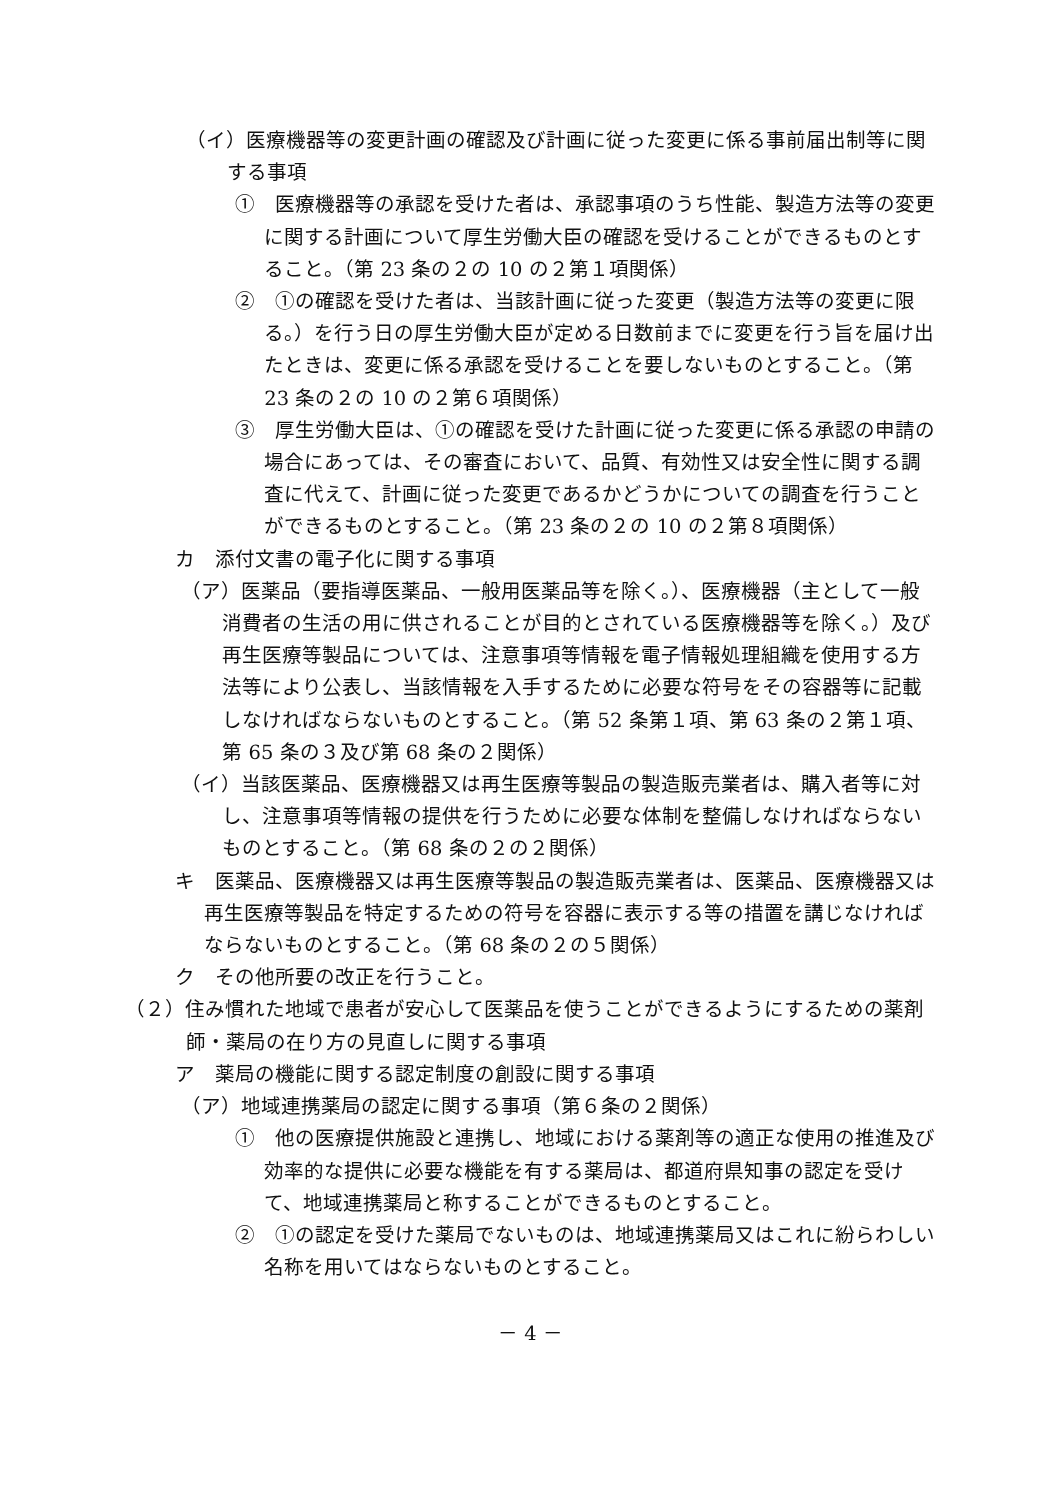（イ）医療機器等の変更計画の確認及び計画に従った変更に係る事前届出制等に関する事項
①　医療機器等の承認を受けた者は、承認事項のうち性能、製造方法等の変更に関する計画について厚生労働大臣の確認を受けることができるものとすること。（第 23 条の２の 10 の２第１項関係）
②　①の確認を受けた者は、当該計画に従った変更（製造方法等の変更に限る。）を行う日の厚生労働大臣が定める日数前までに変更を行う旨を届け出たときは、変更に係る承認を受けることを要しないものとすること。（第 23 条の２の 10 の２第６項関係）
③　厚生労働大臣は、①の確認を受けた計画に従った変更に係る承認の申請の場合にあっては、その審査において、品質、有効性又は安全性に関する調査に代えて、計画に従った変更であるかどうかについての調査を行うことができるものとすること。（第 23 条の２の 10 の２第８項関係）
カ　添付文書の電子化に関する事項
（ア）医薬品（要指導医薬品、一般用医薬品等を除く。）、医療機器（主として一般消費者の生活の用に供されることが目的とされている医療機器等を除く。）及び再生医療等製品については、注意事項等情報を電子情報処理組織を使用する方法等により公表し、当該情報を入手するために必要な符号をその容器等に記載しなければならないものとすること。（第 52 条第１項、第 63 条の２第１項、第 65 条の３及び第 68 条の２関係）
（イ）当該医薬品、医療機器又は再生医療等製品の製造販売業者は、購入者等に対し、注意事項等情報の提供を行うために必要な体制を整備しなければならないものとすること。（第 68 条の２の２関係）
キ　医薬品、医療機器又は再生医療等製品の製造販売業者は、医薬品、医療機器又は再生医療等製品を特定するための符号を容器に表示する等の措置を講じなければならないものとすること。（第 68 条の２の５関係）
ク　その他所要の改正を行うこと。
（２）住み慣れた地域で患者が安心して医薬品を使うことができるようにするための薬剤師・薬局の在り方の見直しに関する事項
ア　薬局の機能に関する認定制度の創設に関する事項
（ア）地域連携薬局の認定に関する事項（第６条の２関係）
①　他の医療提供施設と連携し、地域における薬剤等の適正な使用の推進及び効率的な提供に必要な機能を有する薬局は、都道府県知事の認定を受けて、地域連携薬局と称することができるものとすること。
②　①の認定を受けた薬局でないものは、地域連携薬局又はこれに紛らわしい名称を用いてはならないものとすること。
－ 4 －